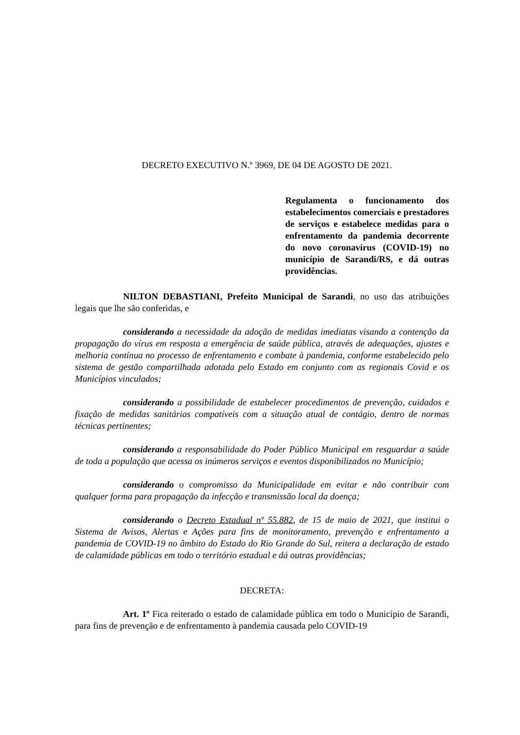DECRETO EXECUTIVO N.º 3969, DE 04 DE AGOSTO DE 2021.
Regulamenta o funcionamento dos estabelecimentos comerciais e prestadores de serviços e estabelece medidas para o enfrentamento da pandemia decorrente do novo coronavírus (COVID-19) no município de Sarandi/RS, e dá outras providências.
NILTON DEBASTIANI, Prefeito Municipal de Sarandi, no uso das atribuições legais que lhe são conferidas, e
considerando a necessidade da adoção de medidas imediatas visando a contenção da propagação do vírus em resposta a emergência de saúde pública, através de adequações, ajustes e melhoria contínua no processo de enfrentamento e combate à pandemia, conforme estabelecido pelo sistema de gestão compartilhada adotada pelo Estado em conjunto com as regionais Covid e os Municípios vinculados;
considerando a possibilidade de estabelecer procedimentos de prevenção, cuidados e fixação de medidas sanitárias compatíveis com a situação atual de contágio, dentro de normas técnicas pertinentes;
considerando a responsabilidade do Poder Público Municipal em resguardar a saúde de toda a população que acessa os inúmeros serviços e eventos disponibilizados no Município;
considerando o compromisso da Municipalidade em evitar e não contribuir com qualquer forma para propagação da infecção e transmissão local da doença;
considerando o Decreto Estadual nº 55.882, de 15 de maio de 2021, que institui o Sistema de Avisos, Alertas e Ações para fins de monitoramento, prevenção e enfrentamento a pandemia de COVID-19 no âmbito do Estado do Rio Grande do Sul, reitera a declaração de estado de calamidade públicas em todo o território estadual e dá outras providências;
DECRETA:
Art. 1º Fica reiterado o estado de calamidade pública em todo o Município de Sarandi, para fins de prevenção e de enfrentamento à pandemia causada pelo COVID-19